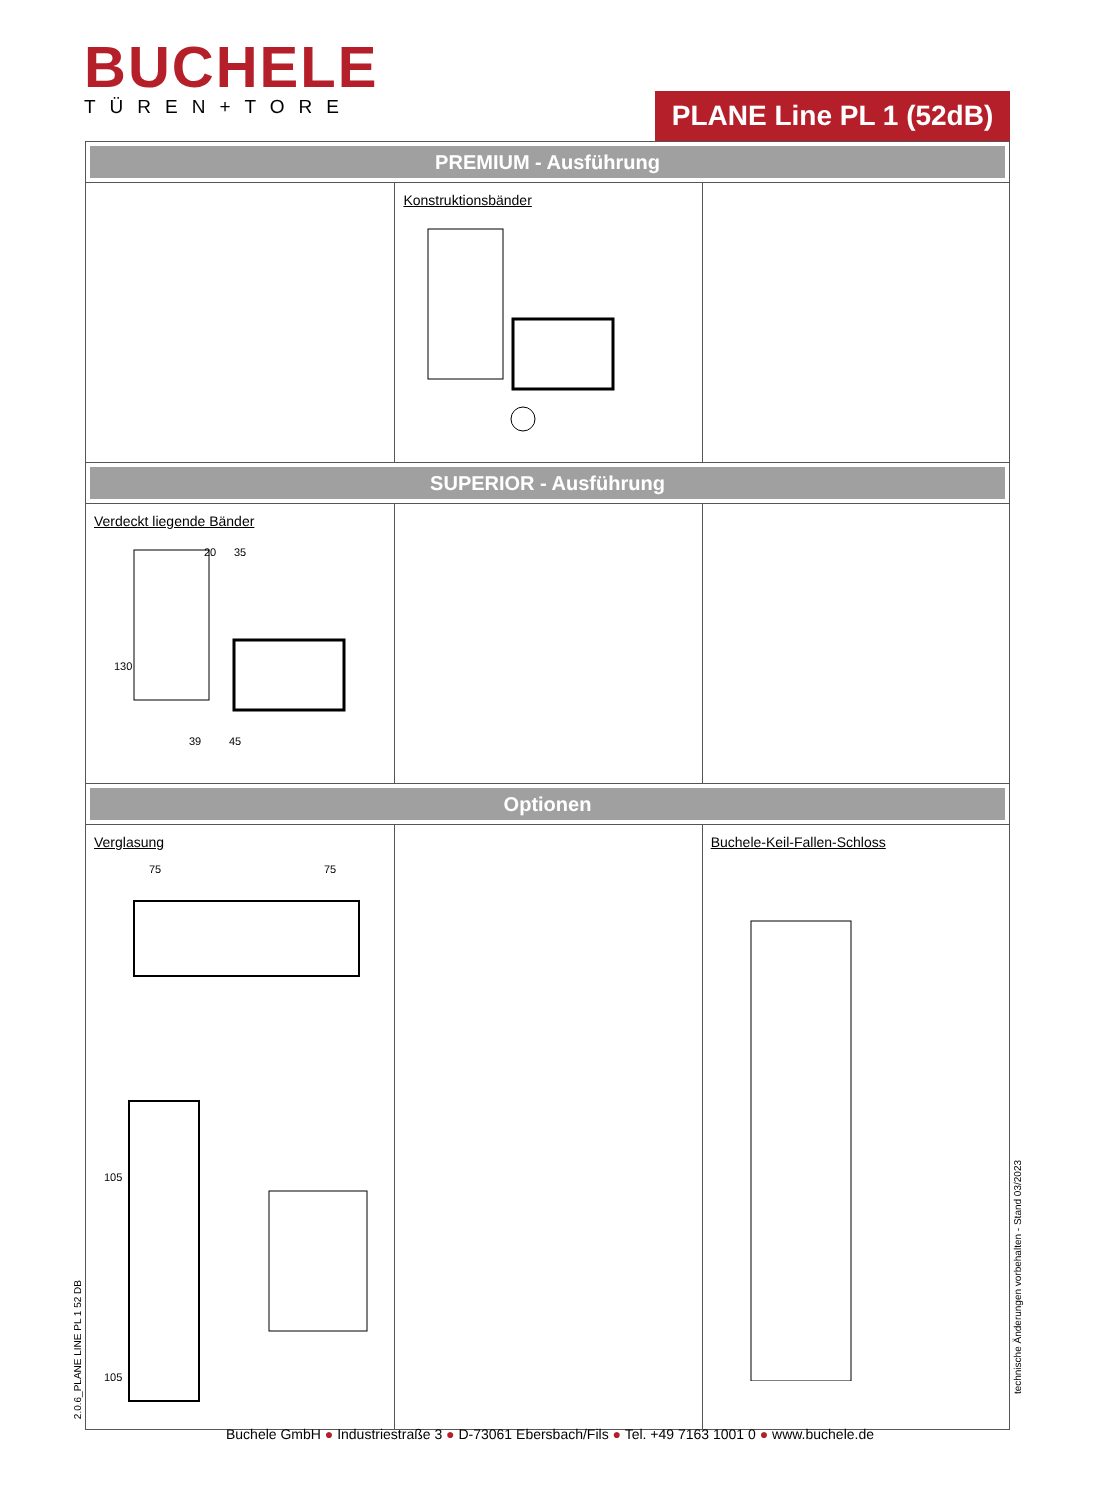BUCHELE
TÜREN+TORE
PLANE Line PL 1 (52dB)
| PREMIUM - Ausführung | | |
| | Konstruktionsbänder | |
| SUPERIOR - Ausführung | | |
| Verdeckt liegende Bänder 20 35 130 39 45 | | |
| Optionen | | |
| Verglasung 75 75 105 105 | | Buchele-Keil-Fallen-Schloss |
2.0.6_PLANE LINE PL 1 52 DB
technische Änderungen vorbehalten - Stand 03/2023
Buchele GmbH ● Industriestraße 3 ● D-73061 Ebersbach/Fils ● Tel. +49 7163 1001 0 ● www.buchele.de